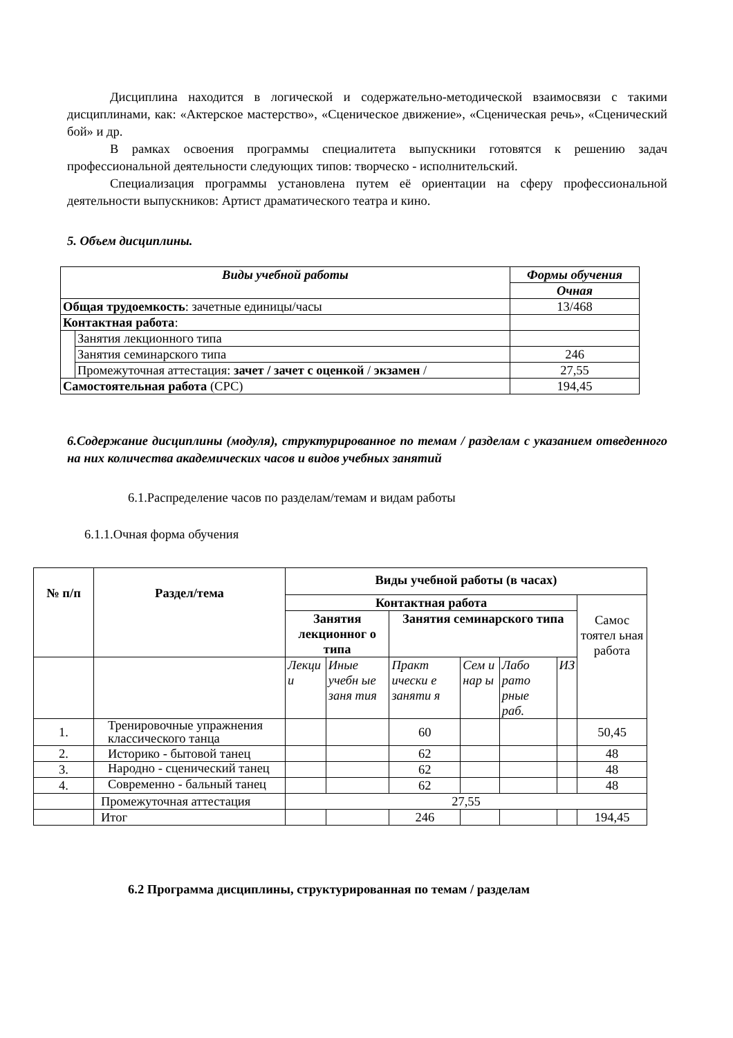Дисциплина находится в логической и содержательно-методической взаимосвязи с такими дисциплинами, как: «Актерское мастерство», «Сценическое движение», «Сценическая речь», «Сценический бой» и др.
В рамках освоения программы специалитета выпускники готовятся к решению задач профессиональной деятельности следующих типов: творческо - исполнительский.
Специализация программы установлена путем её ориентации на сферу профессиональной деятельности выпускников: Артист драматического театра и кино.
5. Объем дисциплины.
| Виды учебной работы | | Формы обучения |
| --- | --- | --- |
| | | Очная |
| Общая трудоемкость : зачетные единицы/часы | | 13/468 |
| Контактная работа : | | |
| | Занятия лекционного типа | |
| | Занятия семинарского типа | 246 |
| | Промежуточная аттестация: зачет / зачет с оценкой / экзамен / | 27,55 |
| Самостоятельная работа (СРС) | | 194,45 |
6.Содержание дисциплины (модуля), структурированное по темам / разделам с указанием отведенного на них количества академических часов и видов учебных занятий
6.1.Распределение часов по разделам/темам и видам работы
6.1.1.Очная форма обучения
| № п/п | Раздел/тема | Виды учебной работы (в часах) | | | | | | |
| --- | --- | --- | --- | --- | --- | --- | --- | --- |
| | | Контактная работа | | | | | | Самос тоятел ьная работа |
| | | Занятия лекционног о типа | | Занятия семинарского типа | | | | |
| | | Лекци и | Иные учебн ые заня тия | Практ ически е заняти я | Сем и нар ы | Лабо рато рные раб. | ИЗ | |
| 1. | Тренировочные упражнения классического танца | | | 60 | | | | 50,45 |
| 2. | Историко - бытовой танец | | | 62 | | | | 48 |
| 3. | Народно - сценический танец | | | 62 | | | | 48 |
| 4. | Современно - бальный танец | | | 62 | | | | 48 |
| | Промежуточная аттестация | 27,55 | | | | | | |
| | Итог | | | 246 | | | | 194,45 |
6.2 Программа дисциплины, структурированная по темам / разделам